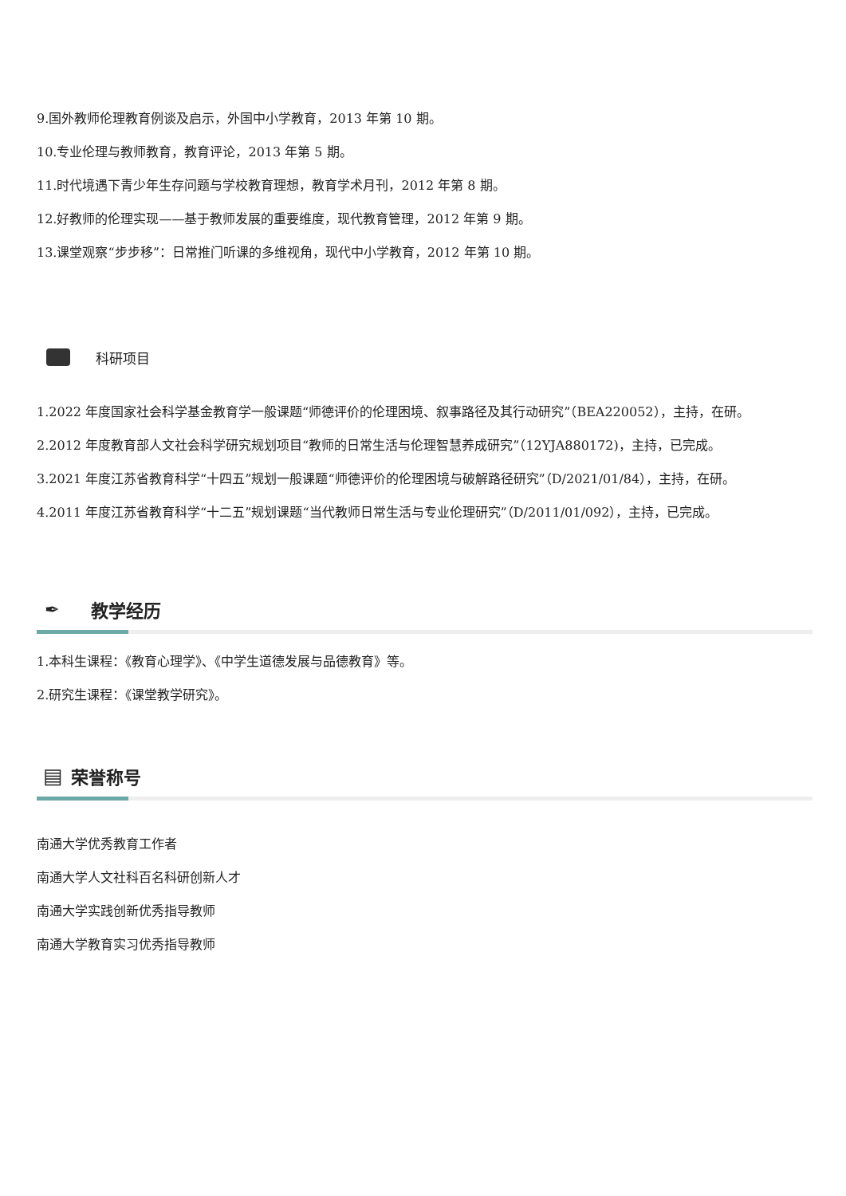9.国外教师伦理教育例谈及启示，外国中小学教育，2013 年第 10 期。
10.专业伦理与教师教育，教育评论，2013 年第 5 期。
11.时代境遇下青少年生存问题与学校教育理想，教育学术月刊，2012 年第 8 期。
12.好教师的伦理实现——基于教师发展的重要维度，现代教育管理，2012 年第 9 期。
13.课堂观察“步步移”：日常推门听课的多维视角，现代中小学教育，2012 年第 10 期。
科研项目
1.2022 年度国家社会科学基金教育学一般课题“师德评价的伦理困境、叙事路径及其行动研究”（BEA220052），主持，在研。
2.2012 年度教育部人文社会科学研究规划项目“教师的日常生活与伦理智慧养成研究”（12YJA880172)，主持，已完成。
3.2021 年度江苏省教育科学“十四五”规划一般课题“师德评价的伦理困境与破解路径研究”（D/2021/01/84），主持，在研。
4.2011 年度江苏省教育科学“十二五”规划课题“当代教师日常生活与专业伦理研究”（D/2011/01/092），主持，已完成。
✒ 教学经历
1.本科生课程：《教育心理学》、《中学生道德发展与品德教育》等。
2.研究生课程：《课堂教学研究》。
▤ 荣誉称号
南通大学优秀教育工作者
南通大学人文社科百名科研创新人才
南通大学实践创新优秀指导教师
南通大学教育实习优秀指导教师